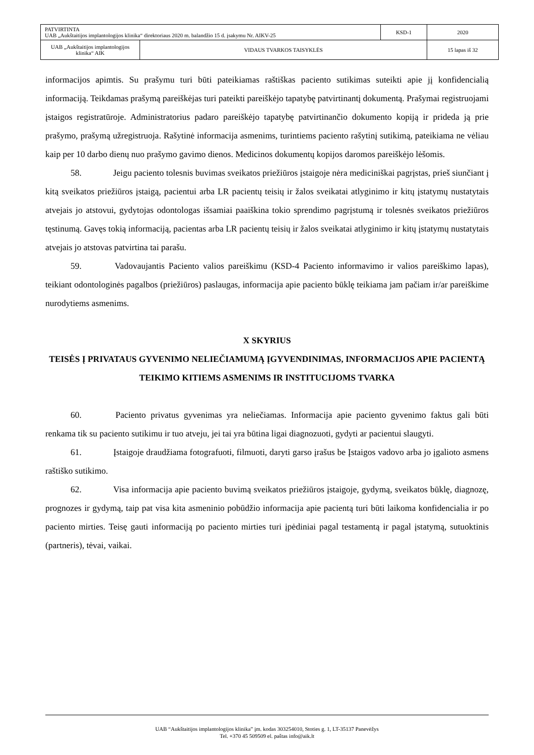| PATVIRTINTA UAB „Aukštaitijos implantologijos klinika“ direktoriaus 2020 m. balandžio 15 d. įsakymu Nr. AIKV-25 | | KSD-1 | 2020 |
| UAB „Aukštaitijos implantologijos klinika“ AIK | VIDAUS TVARKOS TAISYKLĖS | | 15 lapas iš 32 |
informacijos apimtis. Su prašymu turi būti pateikiamas raštiškas paciento sutikimas suteikti apie jį konfidencialią informaciją. Teikdamas prašymą pareiškėjas turi pateikti pareiškėjo tapatybę patvirtinantį dokumentą. Prašymai registruojami įstaigos registratūroje. Administratorius padaro pareiškėjo tapatybę patvirtinančio dokumento kopiją ir prideda ją prie prašymo, prašymą užregistruoja. Rašytinė informacija asmenims, turintiems paciento rašytinį sutikimą, pateikiama ne vėliau kaip per 10 darbo dienų nuo prašymo gavimo dienos. Medicinos dokumentų kopijos daromos pareiškėjo lėšomis.
58. Jeigu paciento tolesnis buvimas sveikatos priežiūros įstaigoje nėra mediciniškai pagrįstas, prieš siunčiant į kitą sveikatos priežiūros įstaigą, pacientui arba LR pacientų teisių ir žalos sveikatai atlyginimo ir kitų įstatymų nustatytais atvejais jo atstovui, gydytojas odontologas išsamiai paaiškina tokio sprendimo pagrįstumą ir tolesnės sveikatos priežiūros tęstinumą. Gavęs tokią informaciją, pacientas arba LR pacientų teisių ir žalos sveikatai atlyginimo ir kitų įstatymų nustatytais atvejais jo atstovas patvirtina tai parašu.
59. Vadovaujantis Paciento valios pareiškimu (KSD-4 Paciento informavimo ir valios pareiškimo lapas), teikiant odontologinės pagalbos (priežiūros) paslaugas, informacija apie paciento būklę teikiama jam pačiam ir/ar pareiškime nurodytiems asmenims.
X SKYRIUS
TEISĖS Į PRIVATAUS GYVENIMO NELIEČIAMUMĄ ĮGYVENDINIMAS, INFORMACIJOS APIE PACIENTĄ TEIKIMO KITIEMS ASMENIMS IR INSTITUCIJOMS TVARKA
60. Paciento privatus gyvenimas yra neliečiamas. Informacija apie paciento gyvenimo faktus gali būti renkama tik su paciento sutikimu ir tuo atveju, jei tai yra būtina ligai diagnozuoti, gydyti ar pacientui slaugyti.
61. Įstaigoje draudžiama fotografuoti, filmuoti, daryti garso įrašus be Įstaigos vadovo arba jo įgalioto asmens raštiško sutikimo.
62. Visa informacija apie paciento buvimą sveikatos priežiūros įstaigoje, gydymą, sveikatos būklę, diagnozę, prognozes ir gydymą, taip pat visa kita asmeninio pobūdžio informacija apie pacientą turi būti laikoma konfidencialia ir po paciento mirties. Teisę gauti informaciją po paciento mirties turi įpėdiniai pagal testamentą ir pagal įstatymą, sutuoktinis (partneris), tėvai, vaikai.
UAB “Aukštaitijos implantologijos klinika” įm. kodas 303254010, Stoties g. 1, LT-35137 Panevėžys
Tel. +370 45 509509 el. paštas info@aik.lt